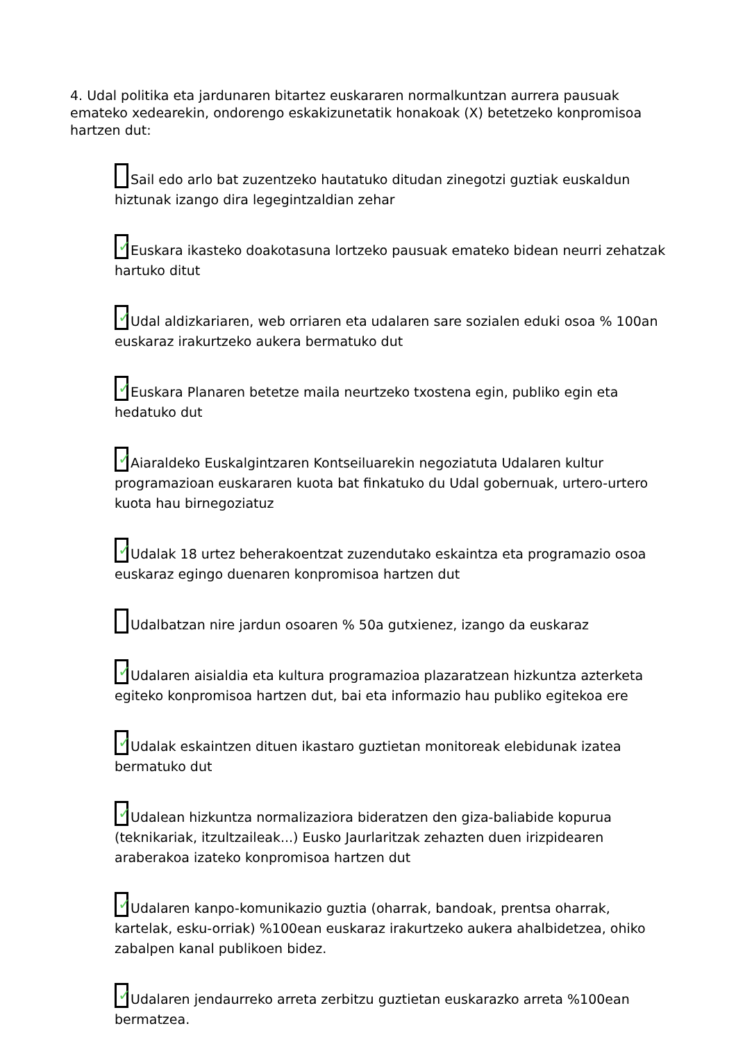4. Udal politika eta jardunaren bitartez euskararen normalkuntzan aurrera pausuak emateko xedearekin, ondorengo eskakizunetatik honakoak (X) betetzeko konpromisoa hartzen dut:
Sail edo arlo bat zuzentzeko hautatuko ditudan zinegotzi guztiak euskaldun hiztunak izango dira legegintzaldian zehar
✓ Euskara ikasteko doakotasuna lortzeko pausuak emateko bidean neurri zehatzak hartuko ditut
✓ Udal aldizkariaren, web orriaren eta udalaren sare sozialen eduki osoa % 100an euskaraz irakurtzeko aukera bermatuko dut
✓ Euskara Planaren betetze maila neurtzeko txostena egin, publiko egin eta hedatuko dut
✓ Aiaraldeko Euskalgintzaren Kontseiluarekin negoziatuta Udalaren kultur programazioan euskararen kuota bat finkatuko du Udal gobernuak, urtero-urtero kuota hau birnegoziatuz
✓ Udalak 18 urtez beherakoentzat zuzendutako eskaintza eta programazio osoa euskaraz egingo duenaren konpromisoa hartzen dut
Udalbatzan nire jardun osoaren % 50a gutxienez, izango da euskaraz
✓ Udalaren aisialdia eta kultura programazioa plazaratzean hizkuntza azterketa egiteko konpromisoa hartzen dut, bai eta informazio hau publiko egitekoa ere
✓ Udalak eskaintzen dituen ikastaro guztietan monitoreak elebidunak izatea bermatuko dut
✓ Udalean hizkuntza normalizaziora bideratzen den giza-baliabide kopurua (teknikariak, itzultzaileak...) Eusko Jaurlaritzak zehazten duen irizpidearen araberakoa izateko konpromisoa hartzen dut
✓ Udalaren kanpo-komunikazio guztia (oharrak, bandoak, prentsa oharrak, kartelak, esku-orriak) %100ean euskaraz irakurtzeko aukera ahalbidetzea, ohiko zabalpen kanal publikoen bidez.
✓ Udalaren jendaurreko arreta zerbitzu guztietan euskarazko arreta %100ean bermatzea.